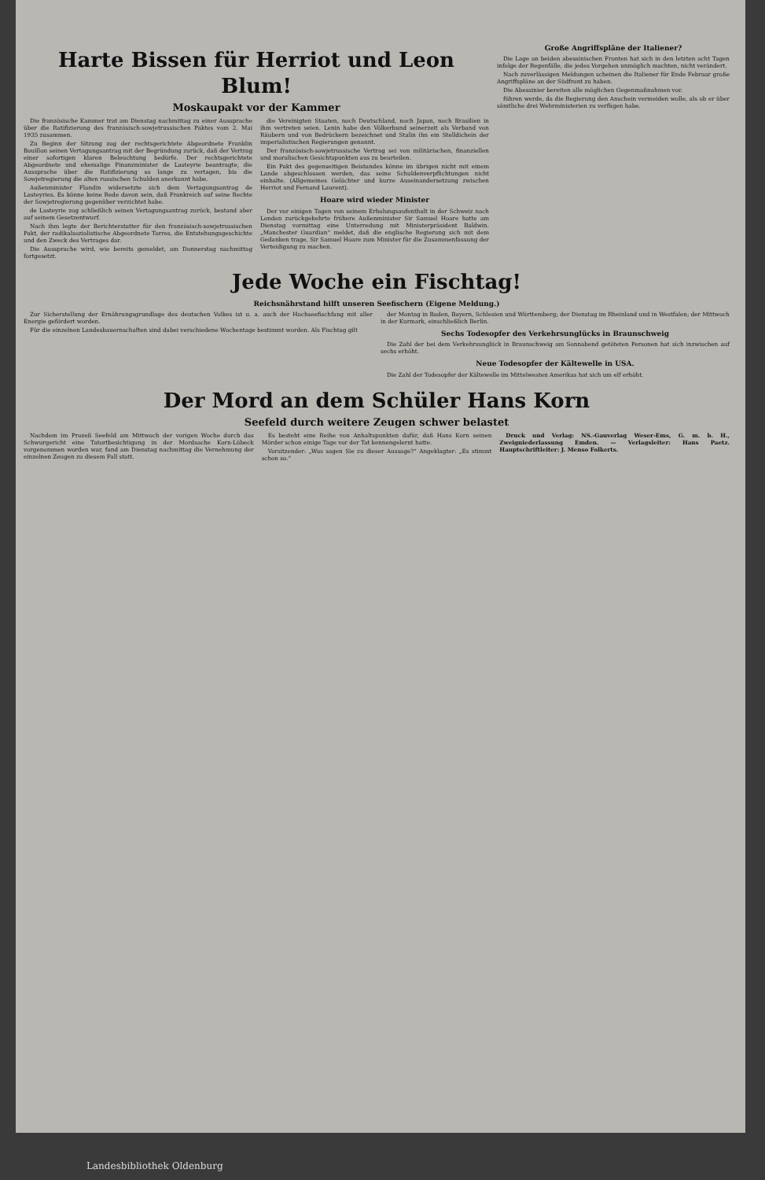Harte Bissen für Herriot und Leon Blum!
Moskaupakt vor der Kammer
Die französische Kammer trat am Dienstag nachmittag zu einer Aussprache über die Ratifizierung des französisch-sowjetrussischen Paktes vom 2. Mai 1935 zusammen.
Zu Beginn der Sitzung zog der rechtsgerichtete Abgeordnete Franklin Bouillon seinen Vertagungsantrag mit der Begründung zurück, daß der Vertrag einer sofortigen klaren Beleuchtung bedürfe. Der rechtsgerichtete Abgeordnete und ehemalige Finanzminister de Lasteyrie beantragte, die Aussprache über die Ratifizierung so lange zu vertagen, bis die Sowjetregierung die alten russischen Schulden anerkannt habe.
Außenminister Flandin widersetzte sich dem Vertagungsantrag de Lasteyries. Es könne keine Rede davon sein, daß Frankreich auf seine Rechte der Sowjetregierung gegenüber verzichtet habe.
de Lasteyrie zog schließlich seinen Vertagungsantrag zurück, bestand aber auf seinem Gesetzentwurf.
Nach ihm legte der Berichterstatter für den französisch-sowjetrussischen Pakt, der radikalsozialistische Abgeordnete Torres, die Entstehungsgeschichte und den Zweck des Vertrages dar.
Die Aussprache wird, wie bereits gemeldet, am Donnerstag nachmittag fortgesetzt.
die Vereinigten Staaten, noch Deutschland, noch Japan, noch Brasilien in ihm vertreten seien. Lenin habe den Völkerbund seinerzeit als Verband von Räubern und von Bedrückern bezeichnet und Stalin ihn ein Stelldichein der imperialistischen Regierungen genannt.
Der französisch-sowjetrussische Vertrag sei von militärischen, finanziellen und moralischen Gesichtspunkten aus zu beurteilen.
Ein Pakt des gegenseitigen Beistandes könne im übrigen nicht mit einem Lande abgeschlossen werden, das seine Schuldenverpflichtungen nicht einhalte. (Allgemeines Gelächter und kurze Auseinandersetzung zwischen Herriot und Fernand Laurent).
Hoare wird wieder Minister
Der vor einigen Tagen von seinem Erholungsaufenthalt in der Schweiz nach London zurückgekehrte frühere Außenminister Sir Samuel Hoare hatte am Dienstag vormittag eine Unterredung mit Ministerpräsident Baldwin. „Manchester Guardian“ meldet, daß die englische Regierung sich mit dem Gedanken trage, Sir Samuel Hoare zum Minister für die Zusammenfassung der Verteidigung zu machen.
Große Angriffspläne der Italiener?
Die Lage an beiden abessinischen Fronten hat sich in den letzten acht Tagen infolge der Regenfälle, die jedes Vorgehen unmöglich machten, nicht verändert.
Nach zuverlässigen Meldungen scheinen die Italiener für Ende Februar große Angriffspläne an der Südfront zu haben.
Die Abessinier bereiten alle möglichen Gegenmaßnahmen vor.
führen werde, da die Regierung den Anschein vermeiden wolle, als ob er über sämtliche drei Wehrministerien zu verfügen habe.
Jede Woche ein Fischtag!
Reichsnährstand hilft unseren Seefischern (Eigene Meldung.)
Zur Sicherstellung der Ernährungsgrundlage des deutschen Volkes ist u. a. auch der Hochseefischfang mit aller Energie gefördert worden.
Für die einzelnen Landesbauernschaften sind dabei verschiedene Wochentage bestimmt worden. Als Fischtag gilt
der Montag in Baden, Bayern, Schlesien und Württemberg; der Dienstag im Rheinland und in Westfalen; der Mittwoch in der Kurmark, einschließlich Berlin.
Sechs Todesopfer des Verkehrsunglücks in Braunschweig
Die Zahl der bei dem Verkehrsunglück in Braunschweig am Sonnabend getöteten Personen hat sich inzwischen auf sechs erhöht.
Neue Todesopfer der Kältewelle in USA.
Die Zahl der Todesopfer der Kältewelle im Mittelwesten Amerikas hat sich um elf erhöht.
Der Mord an dem Schüler Hans Korn
Seefeld durch weitere Zeugen schwer belastet
Nachdem im Prozeß Seefeld am Mittwoch der vorigen Woche durch das Schwurgericht eine Tatortbesichtigung in der Mordsache Korn-Lübeck vorgenommen worden war, fand am Dienstag nachmittag die Vernehmung der einzelnen Zeugen zu diesem Fall statt.
Es besteht eine Reihe von Anhaltspunkten dafür, daß Hans Korn seinen Mörder schon einige Tage vor der Tat kennengelernt hatte.
Vorsitzender: „Was sagen Sie zu dieser Aussage?“ Angeklagter: „Es stimmt schon so.“
Druck und Verlag: NS.-Gauverlag Weser-Ems, G. m. b. H., Zweigniederlassung Emden. — Verlagsleiter: Hans Paetz. Hauptschriftleiter: J. Menso Folkerts.
Landesbibliothek Oldenburg